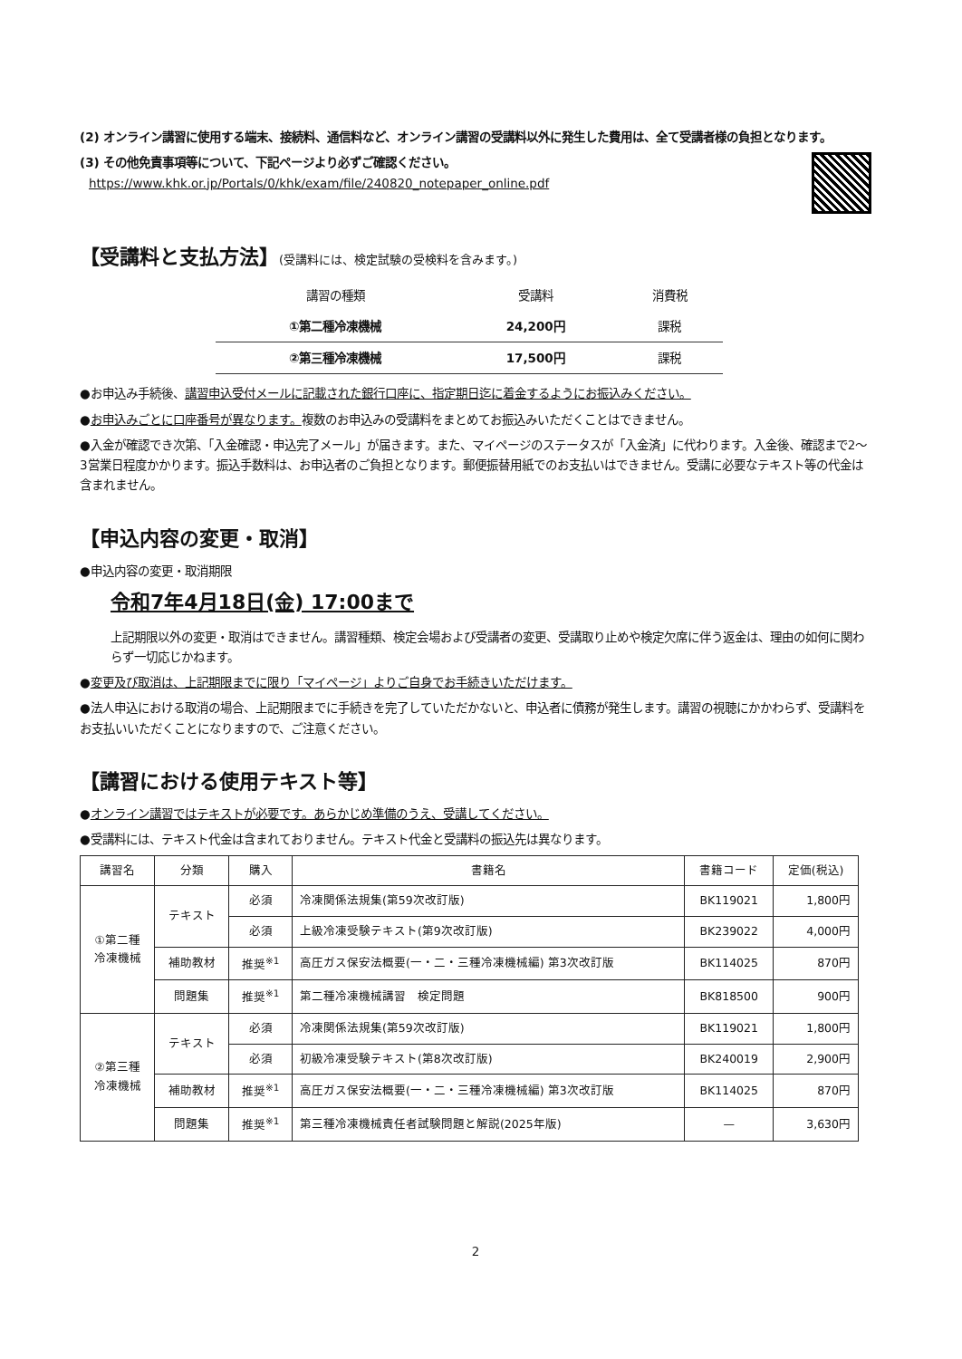(2) オンライン講習に使用する端末、接続料、通信料など、オンライン講習の受講料以外に発生した費用は、全て受講者様の負担となります。
(3) その他免責事項等について、下記ページより必ずご確認ください。
https://www.khk.or.jp/Portals/0/khk/exam/file/240820_notepaper_online.pdf
【受講料と支払方法】(受講料には、検定試験の受検料を含みます。)
| 講習の種類 | 受講料 | 消費税 |
| --- | --- | --- |
| ①第二種冷凍機械 | 24,200円 | 課税 |
| ②第三種冷凍機械 | 17,500円 | 課税 |
●お申込み手続後、講習申込受付メールに記載された銀行口座に、指定期日迄に着金するようにお振込みください。
●お申込みごとに口座番号が異なります。複数のお申込みの受講料をまとめてお振込みいただくことはできません。
●入金が確認でき次第、「入金確認・申込完了メール」が届きます。また、マイページのステータスが「入金済」に代わります。入金後、確認まで2～3営業日程度かかります。振込手数料は、お申込者のご負担となります。郵便振替用紙でのお支払いはできません。受講に必要なテキスト等の代金は含まれません。
【申込内容の変更・取消】
●申込内容の変更・取消期限
令和7年4月18日(金) 17:00まで
上記期限以外の変更・取消はできません。講習種類、検定会場および受講者の変更、受講取り止めや検定欠席に伴う返金は、理由の如何に関わらず一切応じかねます。
●変更及び取消は、上記期限までに限り「マイページ」よりご自身でお手続きいただけます。
●法人申込における取消の場合、上記期限までに手続きを完了していただかないと、申込者に債務が発生します。講習の視聴にかかわらず、受講料をお支払いいただくことになりますので、ご注意ください。
【講習における使用テキスト等】
●オンライン講習ではテキストが必要です。あらかじめ準備のうえ、受講してください。
●受講料には、テキスト代金は含まれておりません。テキスト代金と受講料の振込先は異なります。
| 講習名 | 分類 | 購入 | 書籍名 | 書籍コード | 定価(税込) |
| --- | --- | --- | --- | --- | --- |
| ①第二種 冷凍機械 | テキスト | 必須 | 冷凍関係法規集(第59次改訂版) | BK119021 | 1,800円 |
| | | 必須 | 上級冷凍受験テキスト(第9次改訂版) | BK239022 | 4,000円 |
| | 補助教材 | 推奨<sup>※1</sup> | 高圧ガス保安法概要(一・二・三種冷凍機械編) 第3次改訂版 | BK114025 | 870円 |
| | 問題集 | 推奨<sup>※1</sup> | 第二種冷凍機械講習 検定問題 | BK818500 | 900円 |
| ②第三種 冷凍機械 | テキスト | 必須 | 冷凍関係法規集(第59次改訂版) | BK119021 | 1,800円 |
| | | 必須 | 初級冷凍受験テキスト(第8次改訂版) | BK240019 | 2,900円 |
| | 補助教材 | 推奨<sup>※1</sup> | 高圧ガス保安法概要(一・二・三種冷凍機械編) 第3次改訂版 | BK114025 | 870円 |
| | 問題集 | 推奨<sup>※1</sup> | 第三種冷凍機械責任者試験問題と解説(2025年版) | — | 3,630円 |
2